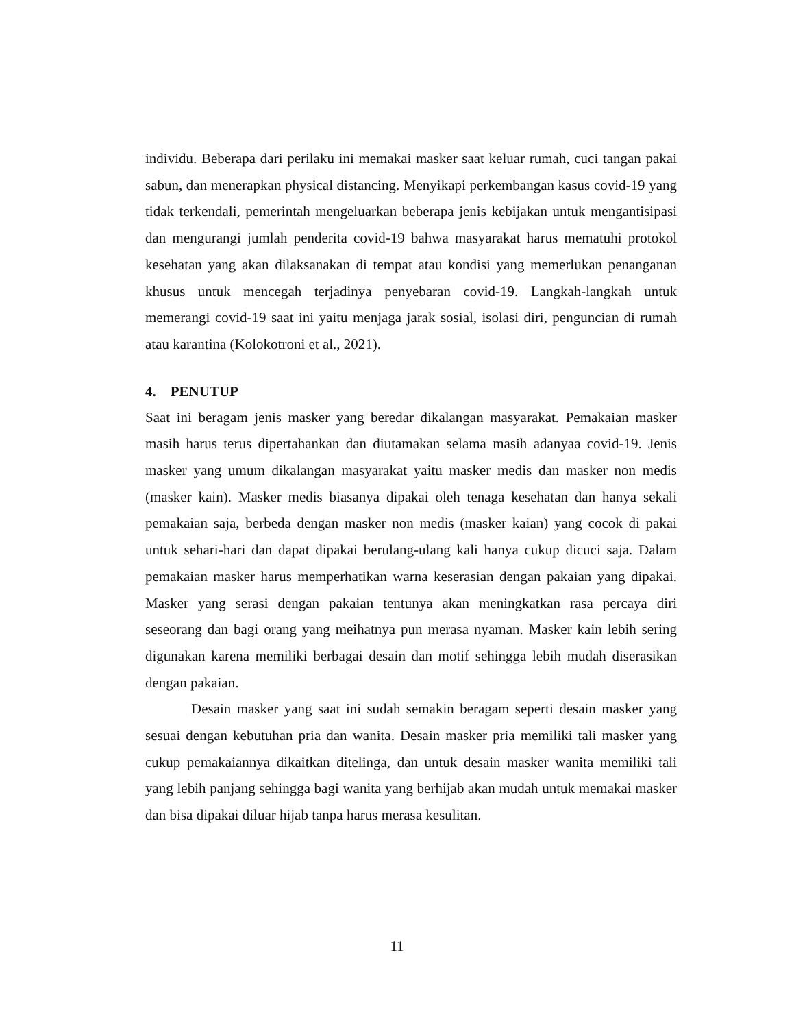individu. Beberapa dari perilaku ini memakai masker saat keluar rumah, cuci tangan pakai sabun, dan menerapkan physical distancing. Menyikapi perkembangan kasus covid-19 yang tidak terkendali, pemerintah mengeluarkan beberapa jenis kebijakan untuk mengantisipasi dan mengurangi jumlah penderita covid-19 bahwa masyarakat harus mematuhi protokol kesehatan yang akan dilaksanakan di tempat atau kondisi yang memerlukan penanganan khusus untuk mencegah terjadinya penyebaran covid-19. Langkah-langkah untuk memerangi covid-19 saat ini yaitu menjaga jarak sosial, isolasi diri, penguncian di rumah atau karantina (Kolokotroni et al., 2021).
4. PENUTUP
Saat ini beragam jenis masker yang beredar dikalangan masyarakat. Pemakaian masker masih harus terus dipertahankan dan diutamakan selama masih adanyaa covid-19. Jenis masker yang umum dikalangan masyarakat yaitu masker medis dan masker non medis (masker kain). Masker medis biasanya dipakai oleh tenaga kesehatan dan hanya sekali pemakaian saja, berbeda dengan masker non medis (masker kaian) yang cocok di pakai untuk sehari-hari dan dapat dipakai berulang-ulang kali hanya cukup dicuci saja. Dalam pemakaian masker harus memperhatikan warna keserasian dengan pakaian yang dipakai. Masker yang serasi dengan pakaian tentunya akan meningkatkan rasa percaya diri seseorang dan bagi orang yang meihatnya pun merasa nyaman. Masker kain lebih sering digunakan karena memiliki berbagai desain dan motif sehingga lebih mudah diserasikan dengan pakaian.
Desain masker yang saat ini sudah semakin beragam seperti desain masker yang sesuai dengan kebutuhan pria dan wanita. Desain masker pria memiliki tali masker yang cukup pemakaiannya dikaitkan ditelinga, dan untuk desain masker wanita memiliki tali yang lebih panjang sehingga bagi wanita yang berhijab akan mudah untuk memakai masker dan bisa dipakai diluar hijab tanpa harus merasa kesulitan.
11